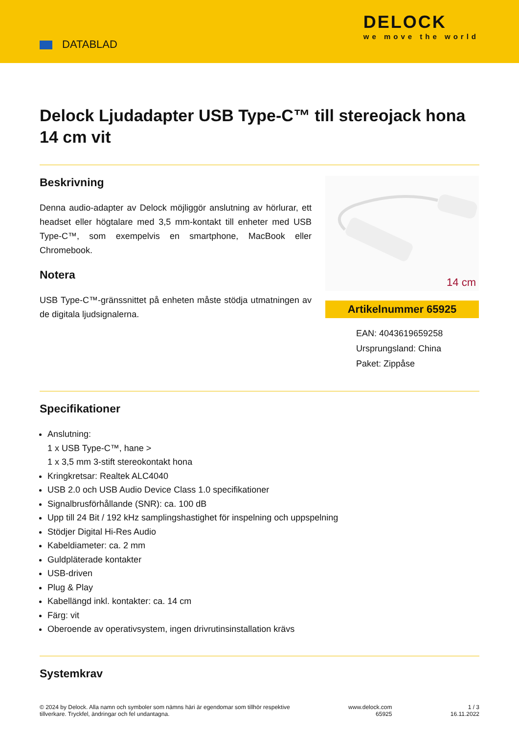DATABLAD
DELOCK
we move the world
Delock Ljudadapter USB Type-C™ till stereojack hona 14 cm vit
Beskrivning
Denna audio-adapter av Delock möjliggör anslutning av hörlurar, ett headset eller högtalare med 3,5 mm-kontakt till enheter med USB Type-C™, som exempelvis en smartphone, MacBook eller Chromebook.
Notera
USB Type-C™-gränssnittet på enheten måste stödja utmatningen av de digitala ljudsignalerna.
14 cm
Artikelnummer 65925
EAN: 4043619659258
Ursprungsland: China
Paket: Zippåse
Specifikationer
Anslutning:
1 x USB Type-C™, hane >
1 x 3,5 mm 3-stift stereokontakt hona
Kringkretsar: Realtek ALC4040
USB 2.0 och USB Audio Device Class 1.0 specifikationer
Signalbrusförhållande (SNR): ca. 100 dB
Upp till 24 Bit / 192 kHz samplingshastighet för inspelning och uppspelning
Stödjer Digital Hi-Res Audio
Kabeldiameter: ca. 2 mm
Guldpläterade kontakter
USB-driven
Plug & Play
Kabellängd inkl. kontakter: ca. 14 cm
Färg: vit
Oberoende av operativsystem, ingen drivrutinsinstallation krävs
Systemkrav
© 2024 by Delock. Alla namn och symboler som nämns häri är egendomar som tillhör respektive
tillverkare. Tryckfel, ändringar och fel undantagna.
www.delock.com
65925
1 / 3
16.11.2022